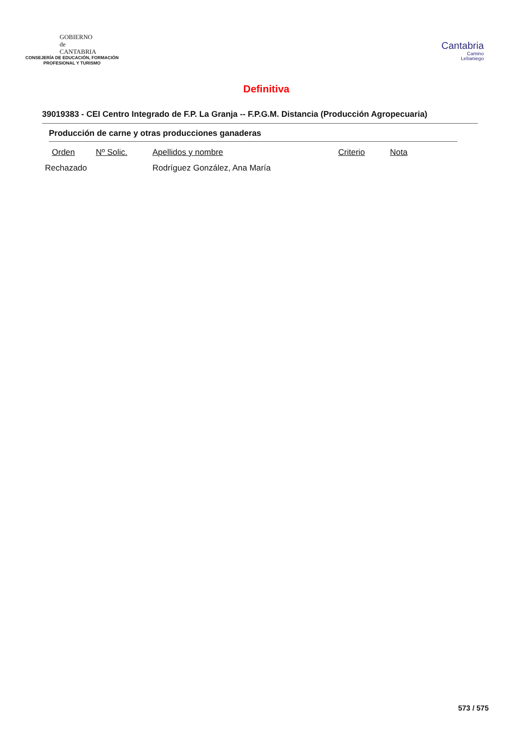GOBIERNO
de
CANTABRIA
CONSEJERÍA DE EDUCACIÓN, FORMACIÓN
PROFESIONAL Y TURISMO
Cantabria
Camino
Lebaniego
Definitiva
39019383 - CEI Centro Integrado de F.P. La Granja -- F.P.G.M. Distancia (Producción Agropecuaria)
Producción de carne y otras producciones ganaderas
| Orden | Nº Solic. | Apellidos y nombre | Criterio | Nota |
| --- | --- | --- | --- | --- |
| Rechazado | | Rodríguez González, Ana María | | |
573 / 575